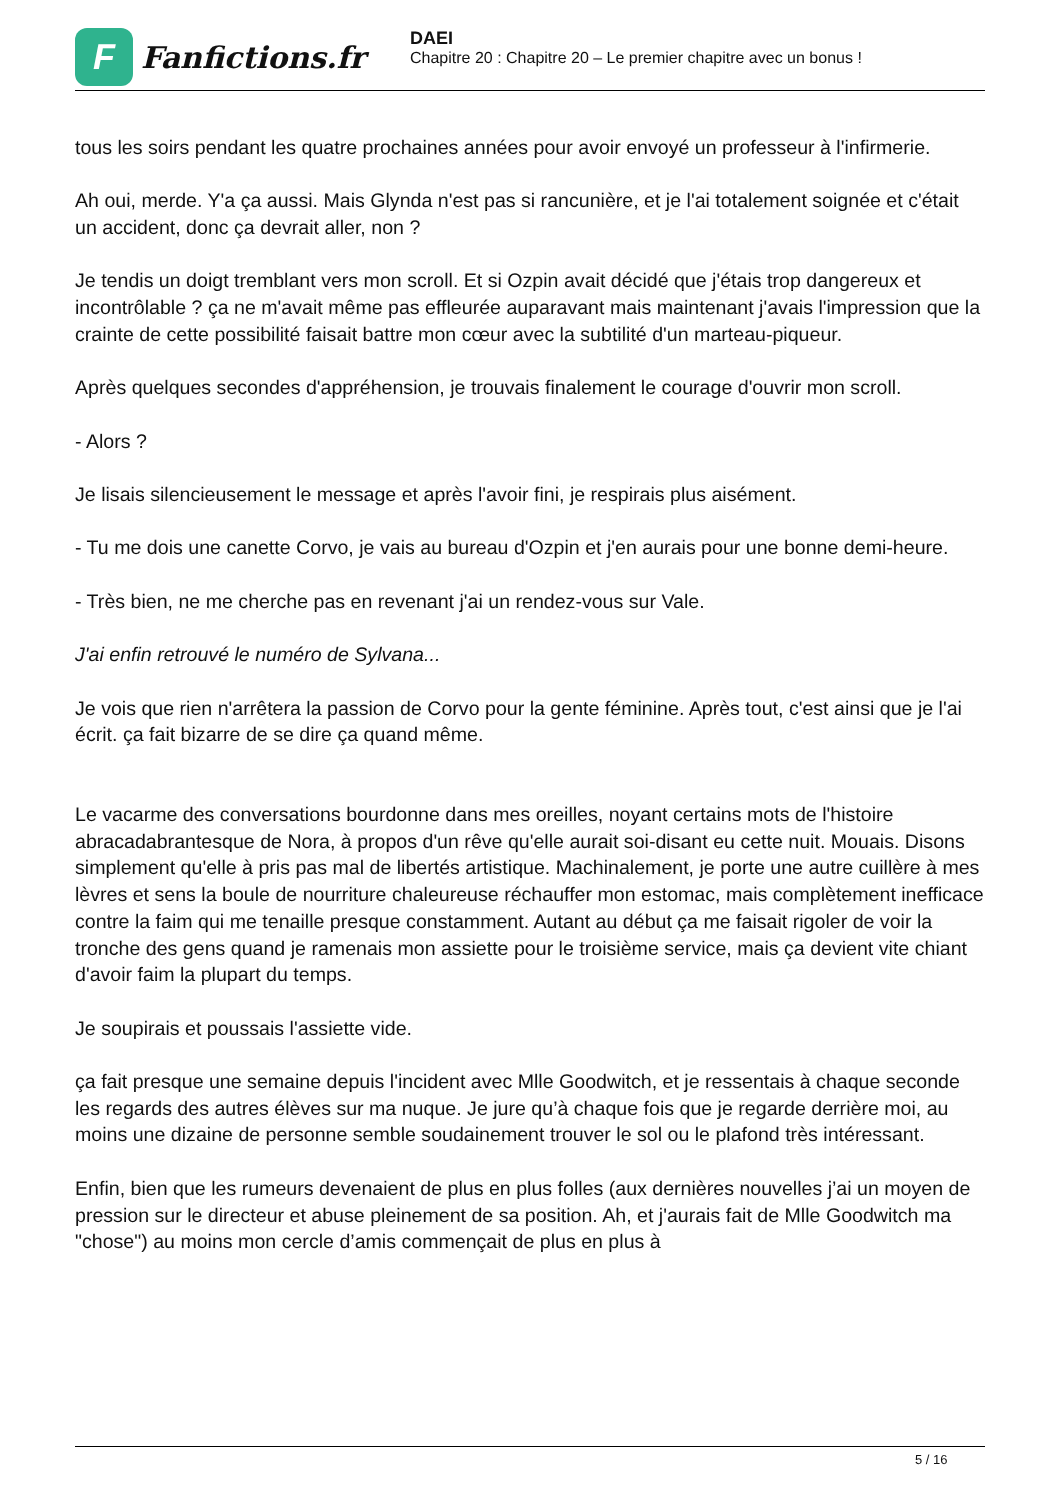F
Fanfictions.fr
DAEI
Chapitre 20 : Chapitre 20 – Le premier chapitre avec un bonus !
tous les soirs pendant les quatre prochaines années pour avoir envoyé un professeur à l'infirmerie.
Ah oui, merde. Y'a ça aussi. Mais Glynda n'est pas si rancunière, et je l'ai totalement soignée et c'était un accident, donc ça devrait aller, non ?
Je tendis un doigt tremblant vers mon scroll. Et si Ozpin avait décidé que j'étais trop dangereux et incontrôlable ? ça ne m'avait même pas effleurée auparavant mais maintenant j'avais l'impression que la crainte de cette possibilité faisait battre mon cœur avec la subtilité d'un marteau-piqueur.
Après quelques secondes d'appréhension, je trouvais finalement le courage d'ouvrir mon scroll.
- Alors ?
Je lisais silencieusement le message et après l'avoir fini, je respirais plus aisément.
- Tu me dois une canette Corvo, je vais au bureau d'Ozpin et j'en aurais pour une bonne demi-heure.
- Très bien, ne me cherche pas en revenant j'ai un rendez-vous sur Vale.
J'ai enfin retrouvé le numéro de Sylvana...
Je vois que rien n'arrêtera la passion de Corvo pour la gente féminine. Après tout, c'est ainsi que je l'ai écrit. ça fait bizarre de se dire ça quand même.
Le vacarme des conversations bourdonne dans mes oreilles, noyant certains mots de l'histoire abracadabrantesque de Nora, à propos d'un rêve qu'elle aurait soi-disant eu cette nuit. Mouais. Disons simplement qu'elle à pris pas mal de libertés artistique. Machinalement, je porte une autre cuillère à mes lèvres et sens la boule de nourriture chaleureuse réchauffer mon estomac, mais complètement inefficace contre la faim qui me tenaille presque constamment. Autant au début ça me faisait rigoler de voir la tronche des gens quand je ramenais mon assiette pour le troisième service, mais ça devient vite chiant d'avoir faim la plupart du temps.
Je soupirais et poussais l'assiette vide.
ça fait presque une semaine depuis l'incident avec Mlle Goodwitch, et je ressentais à chaque seconde les regards des autres élèves sur ma nuque. Je jure qu’à chaque fois que je regarde derrière moi, au moins une dizaine de personne semble soudainement trouver le sol ou le plafond très intéressant.
Enfin, bien que les rumeurs devenaient de plus en plus folles (aux dernières nouvelles j’ai un moyen de pression sur le directeur et abuse pleinement de sa position. Ah, et j'aurais fait de Mlle Goodwitch ma "chose") au moins mon cercle d’amis commençait de plus en plus à
5 / 16